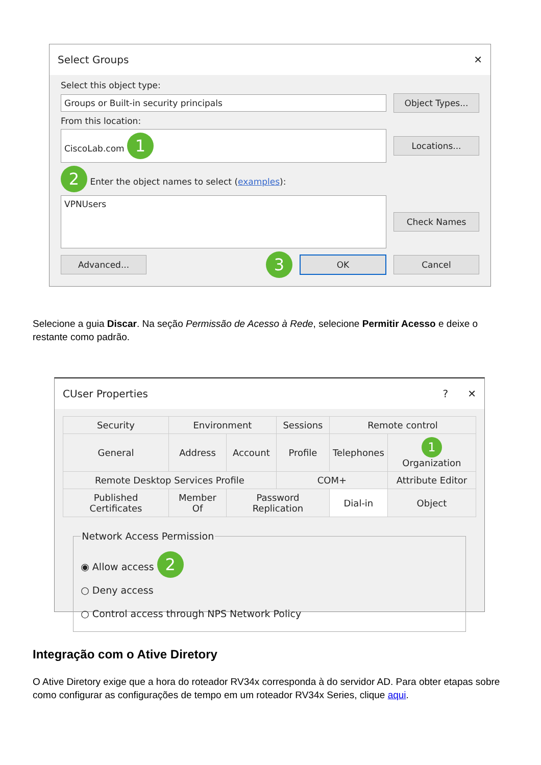Select Groups ✕
Select this object type:
Groups or Built-in security principals
Object Types...
From this location:
CiscoLab.com 1
Locations...
2 Enter the object names to select (examples):
VPNUsers
Check Names
Advanced...
3
OK Cancel
Selecione a guia Discar. Na seção Permissão de Acesso à Rede, selecione Permitir Acesso e deixe o restante como padrão.
CUser Properties? ✕
| Security | Environment | | Sessions | Remote control | |
| General | Address | Account | Profile | Telephones | 1 Organization |
| Remote Desktop Services Profile | | | COM+ | | Attribute Editor |
| Published Certificates | Member Of | Password Replication | | Dial-in | Object |
Network Access Permission
◉ Allow access 2
○ Deny access
○ Control access through NPS Network Policy
Integração com o Ative Diretory
O Ative Diretory exige que a hora do roteador RV34x corresponda à do servidor AD. Para obter etapas sobre como configurar as configurações de tempo em um roteador RV34x Series, clique aqui.